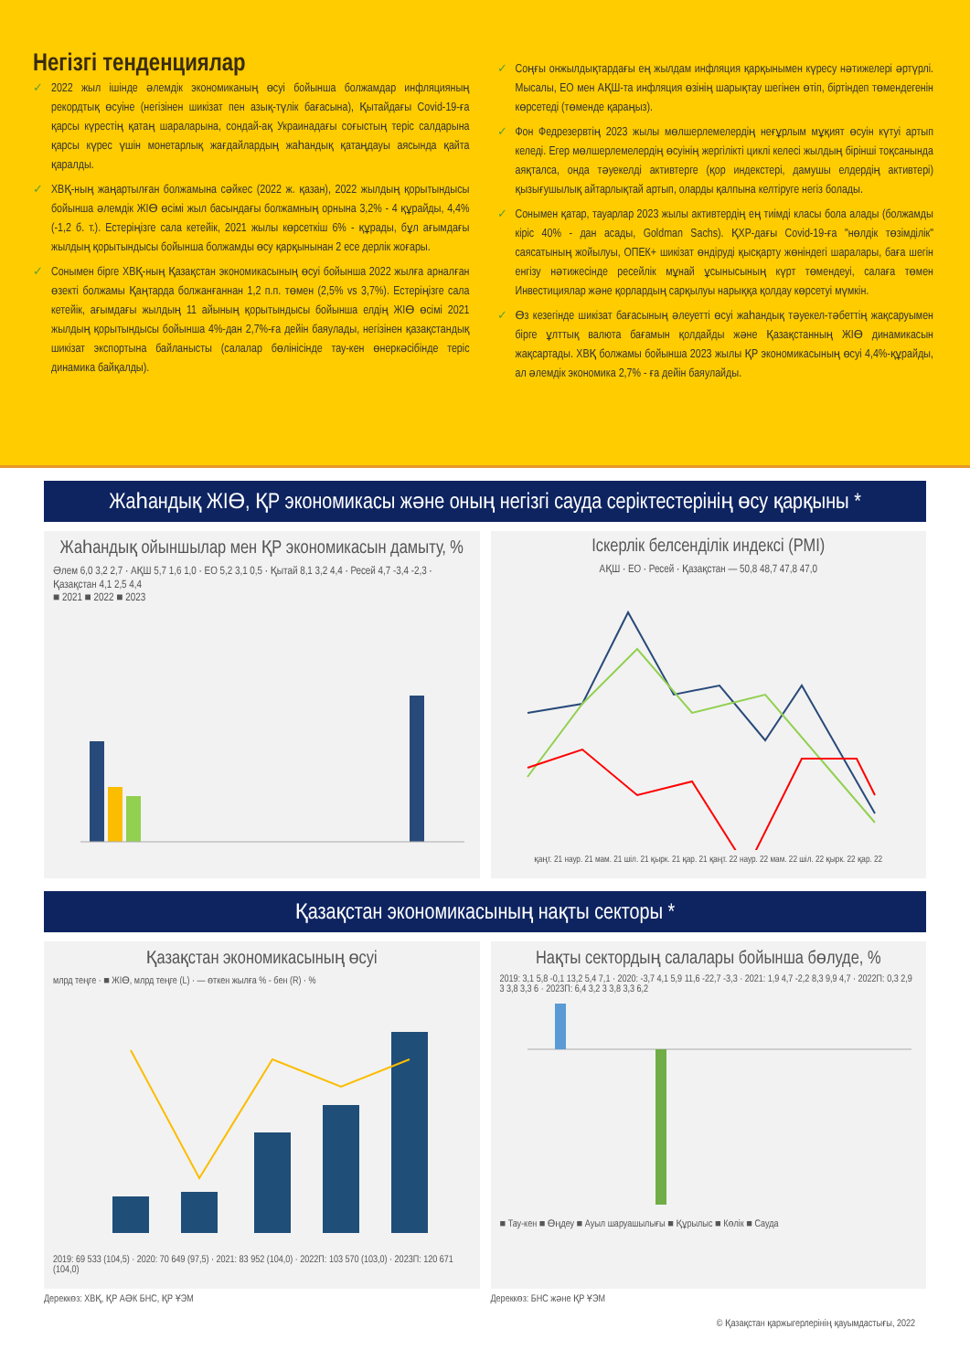Негізгі тенденциялар
✓ 2022 жыл ішінде әлемдік экономиканың өсуі бойынша болжамдар инфляцияның рекордтық өсуіне (негізінен шикізат пен азық-түлік бағасына), Қытайдағы Covid-19-ға қарсы күрестің қатаң шараларына, сондай-ақ Украинадағы соғыстың теріс салдарына қарсы күрес үшін монетарлық жағдайлардың жаһандық қатаңдауы аясында қайта қаралды.
✓ ХВҚ-ның жаңартылған болжамына сәйкес (2022 ж. қазан), 2022 жылдың қорытындысы бойынша әлемдік ЖІӨ өсімі жыл басындағы болжамның орнына 3,2% - 4 құрайды, 4,4% (-1,2 б. т.). Естеріңізге сала кетейік, 2021 жылы көрсеткіш 6% - құрады, бұл ағымдағы жылдың қорытындысы бойынша болжамды өсу қарқынынан 2 есе дерлік жоғары.
✓ Сонымен бірге ХВҚ-ның Қазақстан экономикасының өсуі бойынша 2022 жылға арналған өзекті болжамы Қаңтарда болжанғаннан 1,2 п.п. төмен (2,5% vs 3,7%). Естеріңізге сала кетейік, ағымдағы жылдың 11 айының қорытындысы бойынша елдің ЖІӨ өсімі 2021 жылдың қорытындысы бойынша 4%-дан 2,7%-ға дейін баяулады, негізінен қазақстандық шикізат экспортына байланысты (салалар бөлінісінде тау-кен өнеркәсібінде теріс динамика байқалды).
✓ Соңғы онжылдықтардағы ең жылдам инфляция қарқынымен күресу нәтижелері әртүрлі. Мысалы, ЕО мен АҚШ-та инфляция өзінің шарықтау шегінен өтіп, біртіндеп төмендегенін көрсетеді (төменде қараңыз).
✓ Фон Федрезервтің 2023 жылы мөлшерлемелердің неғұрлым мұқият өсуін күтуі артып келеді. Егер мөлшерлемелердің өсуінің жергілікті циклі келесі жылдың бірінші тоқсанында аяқталса, онда тәуекелді активтерге (қор индекстері, дамушы елдердің активтері) қызығушылық айтарлықтай артып, оларды қалпына келтіруге негіз болады.
✓ Сонымен қатар, тауарлар 2023 жылы активтердің ең тиімді класы бола алады (болжамды кіріс 40% - дан асады, Goldman Sachs). ҚХР-дағы Covid-19-ға "нөлдік төзімділік" саясатының жойылуы, ОПЕК+ шикізат өндіруді қысқарту жөніндегі шаралары, баға шегін енгізу нәтижесінде ресейлік мұнай ұсынысының күрт төмендеуі, салаға төмен Инвестициялар және қорлардың сарқылуы нарыққа қолдау көрсетуі мүмкін.
✓ Өз кезегінде шикізат бағасының әлеуетті өсуі жаһандық тәуекел-тәбеттің жақсаруымен бірге ұлттық валюта бағамын қолдайды және Қазақстанның ЖІӨ динамикасын жақсартады. ХВҚ болжамы бойынша 2023 жылы ҚР экономикасының өсуі 4,4%-құрайды, ал әлемдік экономика 2,7% - ға дейін баяулайды.
Жаһандық ЖІӨ, ҚР экономикасы және оның негізгі сауда серіктестерінің өсу қарқыны *
Жаһандық ойыншылар мен ҚР экономикасын дамыту, %
Әлем 6,0 3,2 2,7 · АҚШ 5,7 1,6 1,0 · ЕО 5,2 3,1 0,5 · Қытай 8,1 3,2 4,4 · Ресей 4,7 -3,4 -2,3 · Қазақстан 4,1 2,5 4,4
■ 2021 ■ 2022 ■ 2023
Іскерлік белсенділік индексі (PMI)
АҚШ · ЕО · Ресей · Қазақстан — 50,8 48,7 47,8 47,0
қаңт. 21 наур. 21 мам. 21 шіл. 21 қырк. 21 қар. 21 қаңт. 22 наур. 22 мам. 22 шіл. 22 қырк. 22 қар. 22
Қазақстан экономикасының нақты секторы *
Қазақстан экономикасының өсуі
млрд теңге · ■ ЖІӨ, млрд теңге (L) · — өткен жылға % - бен (R) · %
2019: 69 533 (104,5) · 2020: 70 649 (97,5) · 2021: 83 952 (104,0) · 2022П: 103 570 (103,0) · 2023П: 120 671 (104,0)
Нақты сектордың салалары бойынша бөлуде, %
2019: 3,1 5,8 -0,1 13,2 5,4 7,1 · 2020: -3,7 4,1 5,9 11,6 -22,7 -3,3 · 2021: 1,9 4,7 -2,2 8,3 9,9 4,7 · 2022П: 0,3 2,9 3 3,8 3,3 6 · 2023П: 6,4 3,2 3 3,8 3,3 6,2
■ Тау-кен ■ Өңдеу ■ Ауыл шаруашылығы ■ Құрылыс ■ Көлік ■ Сауда
Дереккөз: ХВҚ, ҚР АӘК БНС, ҚР ҰЭМ
Дереккөз: БНС және ҚР ҰЭМ
© Қазақстан қаржыгерлерінің қауымдастығы, 2022